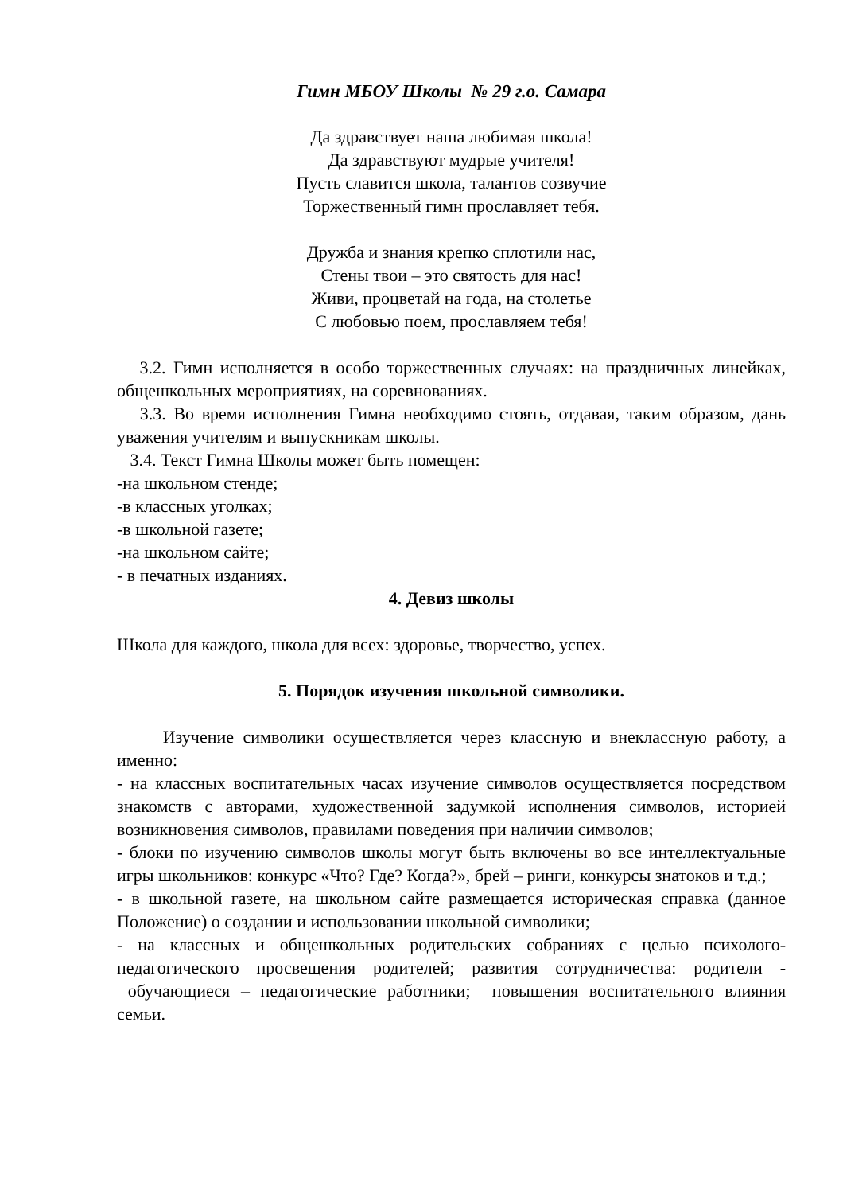Гимн МБОУ Школы № 29 г.о. Самара
Да здравствует наша любимая школа!
Да здравствуют мудрые учителя!
Пусть славится школа, талантов созвучие
Торжественный гимн прославляет тебя.
Дружба и знания крепко сплотили нас,
Стены твои – это святость для нас!
Живи, процветай на года, на столетье
С любовью поем, прославляем тебя!
3.2. Гимн исполняется в особо торжественных случаях: на праздничных линейках, общешкольных мероприятиях, на соревнованиях.
3.3. Во время исполнения Гимна необходимо стоять, отдавая, таким образом, дань уважения учителям и выпускникам школы.
3.4. Текст Гимна Школы может быть помещен:
-на школьном стенде;
-в классных уголках;
-в школьной газете;
-на школьном сайте;
- в печатных изданиях.
4. Девиз школы
Школа для каждого, школа для всех: здоровье, творчество, успех.
5. Порядок изучения школьной символики.
Изучение символики осуществляется через классную и внеклассную работу, а именно:
- на классных воспитательных часах изучение символов осуществляется посредством знакомств с авторами, художественной задумкой исполнения символов, историей возникновения символов, правилами поведения при наличии символов;
- блоки по изучению символов школы могут быть включены во все интеллектуальные игры школьников: конкурс «Что? Где? Когда?», брей – ринги, конкурсы знатоков и т.д.;
- в школьной газете, на школьном сайте размещается историческая справка (данное Положение) о создании и использовании школьной символики;
- на классных и общешкольных родительских собраниях с целью психолого-педагогического просвещения родителей; развития сотрудничества: родители - обучающиеся – педагогические работники; повышения воспитательного влияния семьи.